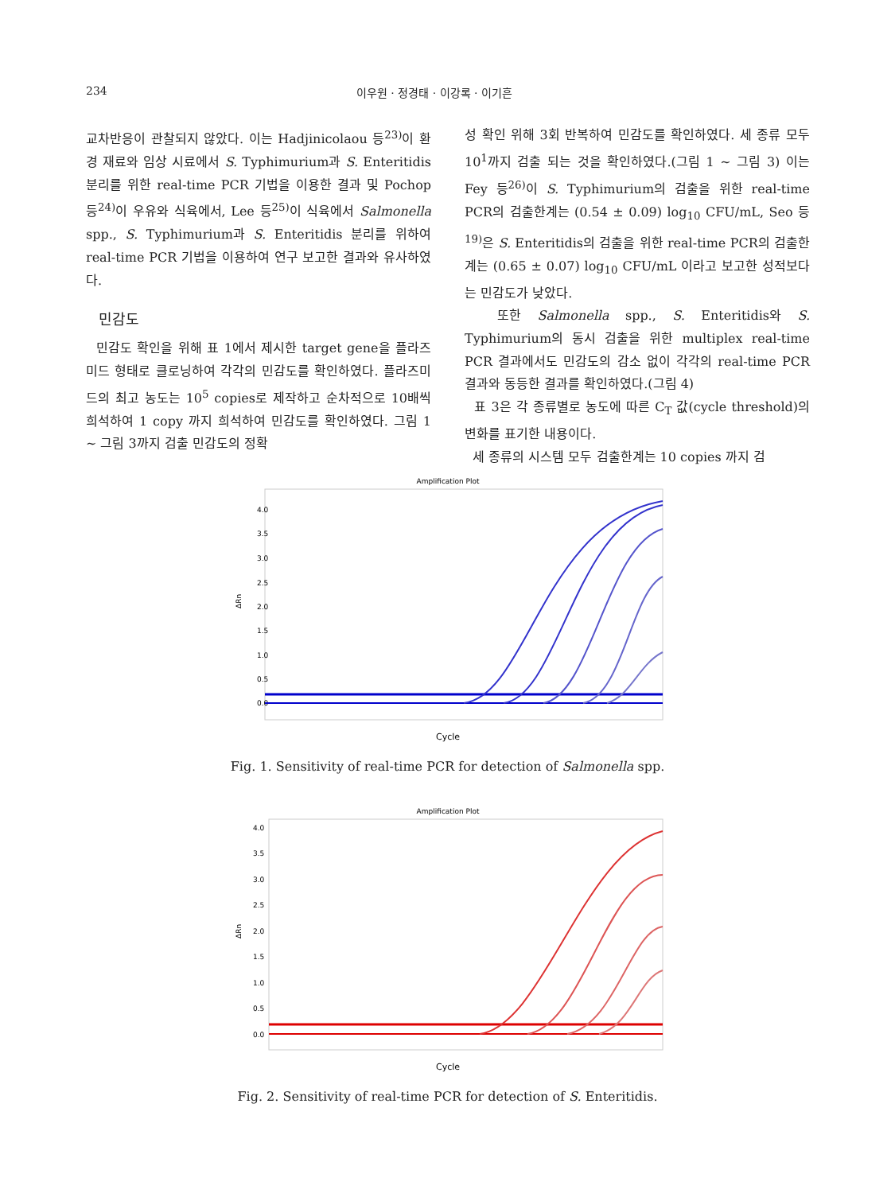234 이우원 · 정경태 · 이강록 · 이기흔
교차반응이 관찰되지 않았다. 이는 Hadjinicolaou 등<sup>23)</sup>이 환경 재료와 임상 시료에서 S. Typhimurium과 S. Enteritidis 분리를 위한 real-time PCR 기법을 이용한 결과 및 Pochop 등<sup>24)</sup>이 우유와 식육에서, Lee 등<sup>25)</sup>이 식육에서 Salmonella spp., S. Typhimurium과 S. Enteritidis 분리를 위하여 real-time PCR 기법을 이용하여 연구 보고한 결과와 유사하였다.
민감도
민감도 확인을 위해 표 1에서 제시한 target gene을 플라즈미드 형태로 클로닝하여 각각의 민감도를 확인하였다. 플라즈미드의 최고 농도는 10<sup>5</sup> copies로 제작하고 순차적으로 10배씩 희석하여 1 copy 까지 희석하여 민감도를 확인하였다. 그림 1 ~ 그림 3까지 검출 민감도의 정확
성 확인 위해 3회 반복하여 민감도를 확인하였다. 세 종류 모두 10<sup>1</sup>까지 검출 되는 것을 확인하였다.(그림 1 ~ 그림 3) 이는 Fey 등<sup>26)</sup>이 S. Typhimurium의 검출을 위한 real-time PCR의 검출한계는 (0.54 ± 0.09) log<sub>10</sub> CFU/mL, Seo 등<sup>19)</sup>은 S. Enteritidis의 검출을 위한 real-time PCR의 검출한계는 (0.65 ± 0.07) log<sub>10</sub> CFU/mL 이라고 보고한 성적보다는 민감도가 낮았다.
또한 Salmonella spp., S. Enteritidis와 S. Typhimurium의 동시 검출을 위한 multiplex real-time PCR 결과에서도 민감도의 감소 없이 각각의 real-time PCR 결과와 동등한 결과를 확인하였다.(그림 4)
표 3은 각 종류별로 농도에 따른 C<sub>T</sub> 값(cycle threshold)의 변화를 표기한 내용이다.
세 종류의 시스템 모두 검출한계는 10 copies 까지 검
Amplification Plot
4.0
3.5
3.0
2.5
2.0
1.5
1.0
0.5
0.0
ΔRn
Cycle
Fig. 1. Sensitivity of real-time PCR for detection of Salmonella spp.
Amplification Plot
4.0
3.5
3.0
2.5
2.0
1.5
1.0
0.5
0.0
ΔRn
Cycle
Fig. 2. Sensitivity of real-time PCR for detection of S. Enteritidis.